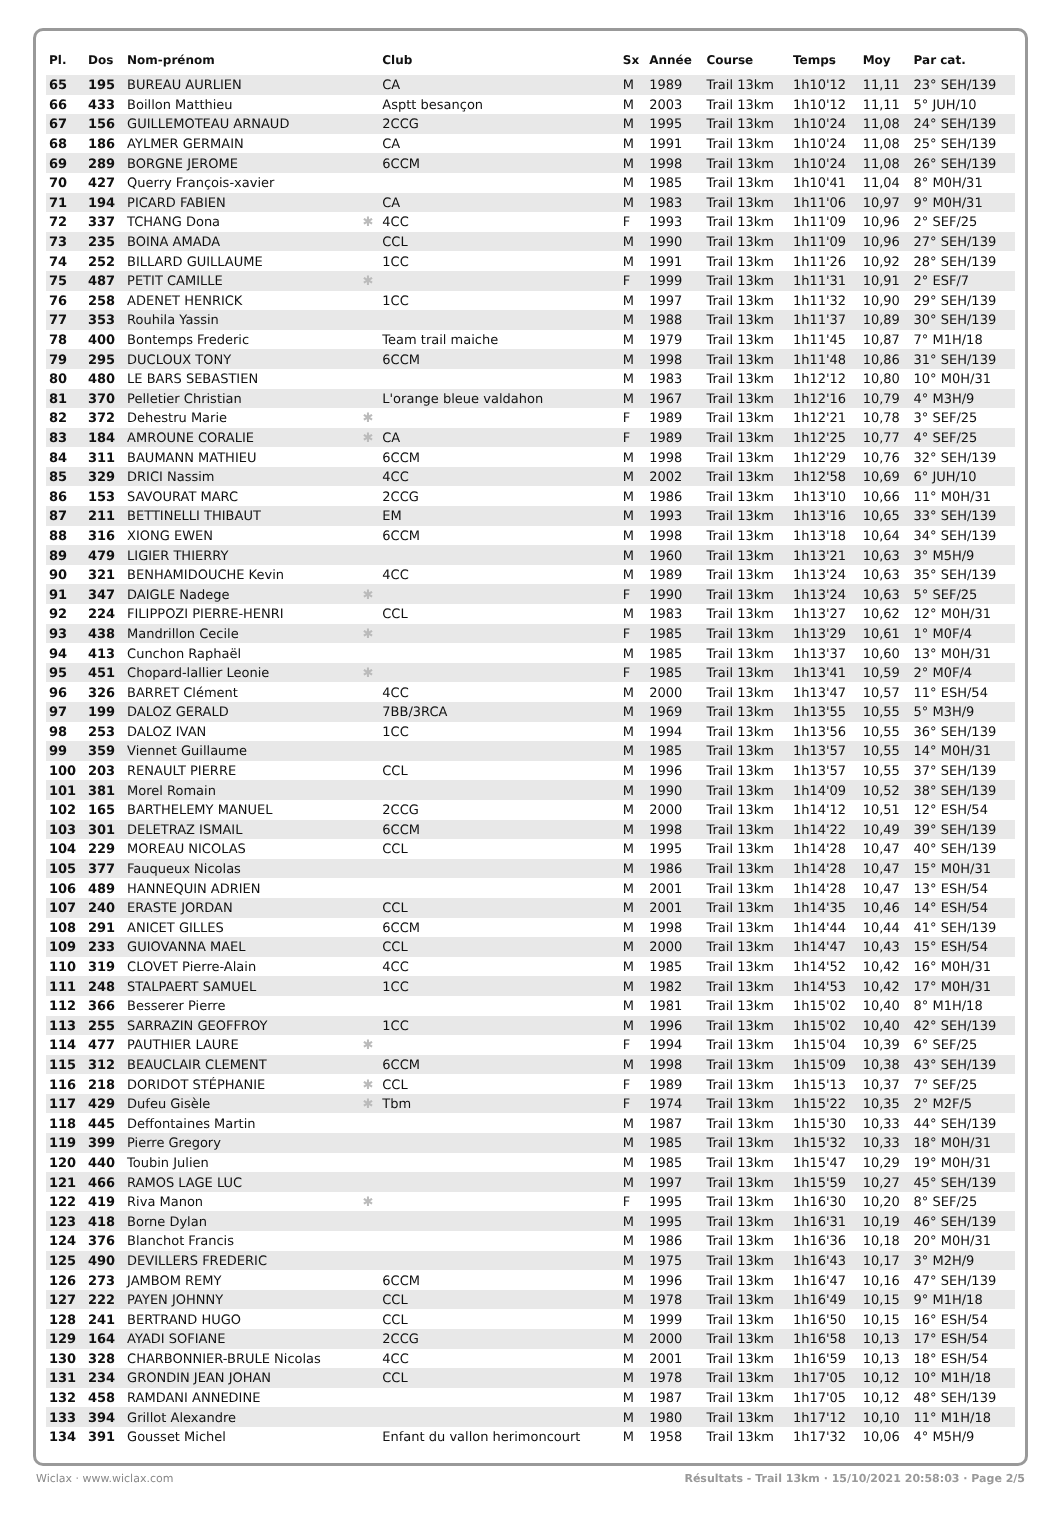| Pl. | Dos | Nom-prénom | | Club | Sx | Année | Course | Temps | Moy | Par cat. |
| --- | --- | --- | --- | --- | --- | --- | --- | --- | --- | --- |
| 65 | 195 | BUREAU AURLIEN | | CA | M | 1989 | Trail 13km | 1h10'12 | 11,11 | 23° SEH/139 |
| 66 | 433 | Boillon Matthieu | | Asptt besançon | M | 2003 | Trail 13km | 1h10'12 | 11,11 | 5° JUH/10 |
| 67 | 156 | GUILLEMOTEAU ARNAUD | | 2CCG | M | 1995 | Trail 13km | 1h10'24 | 11,08 | 24° SEH/139 |
| 68 | 186 | AYLMER GERMAIN | | CA | M | 1991 | Trail 13km | 1h10'24 | 11,08 | 25° SEH/139 |
| 69 | 289 | BORGNE JEROME | | 6CCM | M | 1998 | Trail 13km | 1h10'24 | 11,08 | 26° SEH/139 |
| 70 | 427 | Querry François-xavier | | | M | 1985 | Trail 13km | 1h10'41 | 11,04 | 8° M0H/31 |
| 71 | 194 | PICARD FABIEN | | CA | M | 1983 | Trail 13km | 1h11'06 | 10,97 | 9° M0H/31 |
| 72 | 337 | TCHANG Dona | ✱ | 4CC | F | 1993 | Trail 13km | 1h11'09 | 10,96 | 2° SEF/25 |
| 73 | 235 | BOINA AMADA | | CCL | M | 1990 | Trail 13km | 1h11'09 | 10,96 | 27° SEH/139 |
| 74 | 252 | BILLARD GUILLAUME | | 1CC | M | 1991 | Trail 13km | 1h11'26 | 10,92 | 28° SEH/139 |
| 75 | 487 | PETIT CAMILLE | ✱ | | F | 1999 | Trail 13km | 1h11'31 | 10,91 | 2° ESF/7 |
| 76 | 258 | ADENET HENRICK | | 1CC | M | 1997 | Trail 13km | 1h11'32 | 10,90 | 29° SEH/139 |
| 77 | 353 | Rouhila Yassin | | | M | 1988 | Trail 13km | 1h11'37 | 10,89 | 30° SEH/139 |
| 78 | 400 | Bontemps Frederic | | Team trail maiche | M | 1979 | Trail 13km | 1h11'45 | 10,87 | 7° M1H/18 |
| 79 | 295 | DUCLOUX TONY | | 6CCM | M | 1998 | Trail 13km | 1h11'48 | 10,86 | 31° SEH/139 |
| 80 | 480 | LE BARS SEBASTIEN | | | M | 1983 | Trail 13km | 1h12'12 | 10,80 | 10° M0H/31 |
| 81 | 370 | Pelletier Christian | | L'orange bleue valdahon | M | 1967 | Trail 13km | 1h12'16 | 10,79 | 4° M3H/9 |
| 82 | 372 | Dehestru Marie | ✱ | | F | 1989 | Trail 13km | 1h12'21 | 10,78 | 3° SEF/25 |
| 83 | 184 | AMROUNE CORALIE | ✱ | CA | F | 1989 | Trail 13km | 1h12'25 | 10,77 | 4° SEF/25 |
| 84 | 311 | BAUMANN MATHIEU | | 6CCM | M | 1998 | Trail 13km | 1h12'29 | 10,76 | 32° SEH/139 |
| 85 | 329 | DRICI Nassim | | 4CC | M | 2002 | Trail 13km | 1h12'58 | 10,69 | 6° JUH/10 |
| 86 | 153 | SAVOURAT MARC | | 2CCG | M | 1986 | Trail 13km | 1h13'10 | 10,66 | 11° M0H/31 |
| 87 | 211 | BETTINELLI THIBAUT | | EM | M | 1993 | Trail 13km | 1h13'16 | 10,65 | 33° SEH/139 |
| 88 | 316 | XIONG EWEN | | 6CCM | M | 1998 | Trail 13km | 1h13'18 | 10,64 | 34° SEH/139 |
| 89 | 479 | LIGIER THIERRY | | | M | 1960 | Trail 13km | 1h13'21 | 10,63 | 3° M5H/9 |
| 90 | 321 | BENHAMIDOUCHE Kevin | | 4CC | M | 1989 | Trail 13km | 1h13'24 | 10,63 | 35° SEH/139 |
| 91 | 347 | DAIGLE Nadege | ✱ | | F | 1990 | Trail 13km | 1h13'24 | 10,63 | 5° SEF/25 |
| 92 | 224 | FILIPPOZI PIERRE-HENRI | | CCL | M | 1983 | Trail 13km | 1h13'27 | 10,62 | 12° M0H/31 |
| 93 | 438 | Mandrillon Cecile | ✱ | | F | 1985 | Trail 13km | 1h13'29 | 10,61 | 1° M0F/4 |
| 94 | 413 | Cunchon Raphaël | | | M | 1985 | Trail 13km | 1h13'37 | 10,60 | 13° M0H/31 |
| 95 | 451 | Chopard-lallier Leonie | ✱ | | F | 1985 | Trail 13km | 1h13'41 | 10,59 | 2° M0F/4 |
| 96 | 326 | BARRET Clément | | 4CC | M | 2000 | Trail 13km | 1h13'47 | 10,57 | 11° ESH/54 |
| 97 | 199 | DALOZ GERALD | | 7BB/3RCA | M | 1969 | Trail 13km | 1h13'55 | 10,55 | 5° M3H/9 |
| 98 | 253 | DALOZ IVAN | | 1CC | M | 1994 | Trail 13km | 1h13'56 | 10,55 | 36° SEH/139 |
| 99 | 359 | Viennet Guillaume | | | M | 1985 | Trail 13km | 1h13'57 | 10,55 | 14° M0H/31 |
| 100 | 203 | RENAULT PIERRE | | CCL | M | 1996 | Trail 13km | 1h13'57 | 10,55 | 37° SEH/139 |
| 101 | 381 | Morel Romain | | | M | 1990 | Trail 13km | 1h14'09 | 10,52 | 38° SEH/139 |
| 102 | 165 | BARTHELEMY MANUEL | | 2CCG | M | 2000 | Trail 13km | 1h14'12 | 10,51 | 12° ESH/54 |
| 103 | 301 | DELETRAZ ISMAIL | | 6CCM | M | 1998 | Trail 13km | 1h14'22 | 10,49 | 39° SEH/139 |
| 104 | 229 | MOREAU NICOLAS | | CCL | M | 1995 | Trail 13km | 1h14'28 | 10,47 | 40° SEH/139 |
| 105 | 377 | Fauqueux Nicolas | | | M | 1986 | Trail 13km | 1h14'28 | 10,47 | 15° M0H/31 |
| 106 | 489 | HANNEQUIN ADRIEN | | | M | 2001 | Trail 13km | 1h14'28 | 10,47 | 13° ESH/54 |
| 107 | 240 | ERASTE JORDAN | | CCL | M | 2001 | Trail 13km | 1h14'35 | 10,46 | 14° ESH/54 |
| 108 | 291 | ANICET GILLES | | 6CCM | M | 1998 | Trail 13km | 1h14'44 | 10,44 | 41° SEH/139 |
| 109 | 233 | GUIOVANNA MAEL | | CCL | M | 2000 | Trail 13km | 1h14'47 | 10,43 | 15° ESH/54 |
| 110 | 319 | CLOVET Pierre-Alain | | 4CC | M | 1985 | Trail 13km | 1h14'52 | 10,42 | 16° M0H/31 |
| 111 | 248 | STALPAERT SAMUEL | | 1CC | M | 1982 | Trail 13km | 1h14'53 | 10,42 | 17° M0H/31 |
| 112 | 366 | Besserer Pierre | | | M | 1981 | Trail 13km | 1h15'02 | 10,40 | 8° M1H/18 |
| 113 | 255 | SARRAZIN GEOFFROY | | 1CC | M | 1996 | Trail 13km | 1h15'02 | 10,40 | 42° SEH/139 |
| 114 | 477 | PAUTHIER LAURE | ✱ | | F | 1994 | Trail 13km | 1h15'04 | 10,39 | 6° SEF/25 |
| 115 | 312 | BEAUCLAIR CLEMENT | | 6CCM | M | 1998 | Trail 13km | 1h15'09 | 10,38 | 43° SEH/139 |
| 116 | 218 | DORIDOT STÉPHANIE | ✱ | CCL | F | 1989 | Trail 13km | 1h15'13 | 10,37 | 7° SEF/25 |
| 117 | 429 | Dufeu Gisèle | ✱ | Tbm | F | 1974 | Trail 13km | 1h15'22 | 10,35 | 2° M2F/5 |
| 118 | 445 | Deffontaines Martin | | | M | 1987 | Trail 13km | 1h15'30 | 10,33 | 44° SEH/139 |
| 119 | 399 | Pierre Gregory | | | M | 1985 | Trail 13km | 1h15'32 | 10,33 | 18° M0H/31 |
| 120 | 440 | Toubin Julien | | | M | 1985 | Trail 13km | 1h15'47 | 10,29 | 19° M0H/31 |
| 121 | 466 | RAMOS LAGE LUC | | | M | 1997 | Trail 13km | 1h15'59 | 10,27 | 45° SEH/139 |
| 122 | 419 | Riva Manon | ✱ | | F | 1995 | Trail 13km | 1h16'30 | 10,20 | 8° SEF/25 |
| 123 | 418 | Borne Dylan | | | M | 1995 | Trail 13km | 1h16'31 | 10,19 | 46° SEH/139 |
| 124 | 376 | Blanchot Francis | | | M | 1986 | Trail 13km | 1h16'36 | 10,18 | 20° M0H/31 |
| 125 | 490 | DEVILLERS FREDERIC | | | M | 1975 | Trail 13km | 1h16'43 | 10,17 | 3° M2H/9 |
| 126 | 273 | JAMBOM REMY | | 6CCM | M | 1996 | Trail 13km | 1h16'47 | 10,16 | 47° SEH/139 |
| 127 | 222 | PAYEN JOHNNY | | CCL | M | 1978 | Trail 13km | 1h16'49 | 10,15 | 9° M1H/18 |
| 128 | 241 | BERTRAND HUGO | | CCL | M | 1999 | Trail 13km | 1h16'50 | 10,15 | 16° ESH/54 |
| 129 | 164 | AYADI SOFIANE | | 2CCG | M | 2000 | Trail 13km | 1h16'58 | 10,13 | 17° ESH/54 |
| 130 | 328 | CHARBONNIER-BRULE Nicolas | | 4CC | M | 2001 | Trail 13km | 1h16'59 | 10,13 | 18° ESH/54 |
| 131 | 234 | GRONDIN JEAN JOHAN | | CCL | M | 1978 | Trail 13km | 1h17'05 | 10,12 | 10° M1H/18 |
| 132 | 458 | RAMDANI ANNEDINE | | | M | 1987 | Trail 13km | 1h17'05 | 10,12 | 48° SEH/139 |
| 133 | 394 | Grillot Alexandre | | | M | 1980 | Trail 13km | 1h17'12 | 10,10 | 11° M1H/18 |
| 134 | 391 | Gousset Michel | | Enfant du vallon herimoncourt | M | 1958 | Trail 13km | 1h17'32 | 10,06 | 4° M5H/9 |
Wiclax · www.wiclax.com Résultats - Trail 13km · 15/10/2021 20:58:03 · Page 2/5